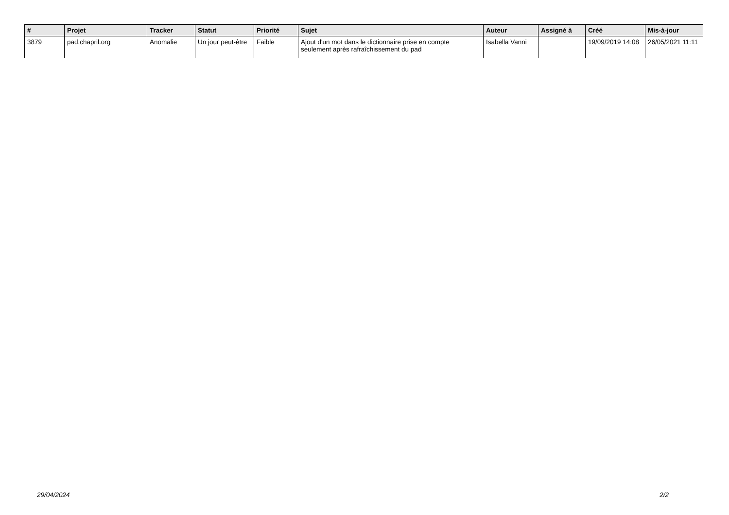| # | Projet | Tracker | Statut | Priorité | Sujet | Auteur | Assigné à | Créé | Mis-à-jour |
| --- | --- | --- | --- | --- | --- | --- | --- | --- | --- |
| 3879 | pad.chapril.org | Anomalie | Un jour peut-être | Faible | Ajout d'un mot dans le dictionnaire prise en compte seulement après rafraîchissement du pad | Isabella Vanni | | 19/09/2019 14:08 | 26/05/2021 11:11 |
29/04/2024 2/2